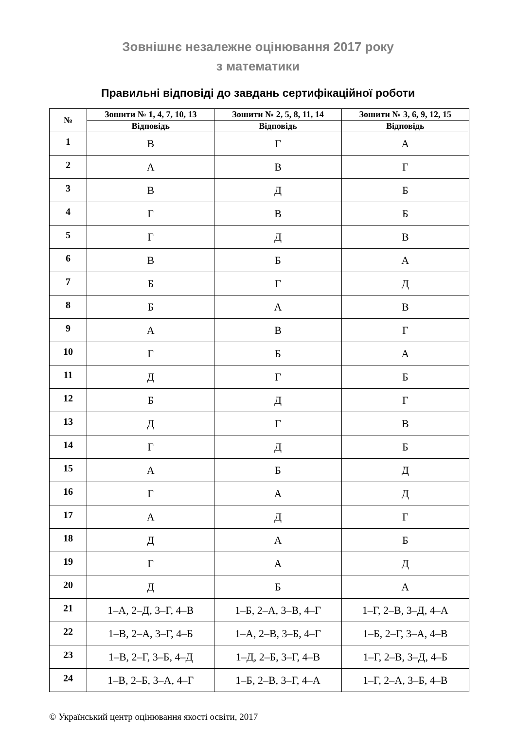Зовнішнє незалежне оцінювання 2017 року
з математики
Правильні відповіді до завдань сертифікаційної роботи
| № | Зошити № 1, 4, 7, 10, 13 | Зошити № 2, 5, 8, 11, 14 | Зошити № 3, 6, 9, 12, 15 |
| --- | --- | --- | --- |
| | Відповідь | Відповідь | Відповідь |
| 1 | В | Г | А |
| 2 | А | В | Г |
| 3 | В | Д | Б |
| 4 | Г | В | Б |
| 5 | Г | Д | В |
| 6 | В | Б | А |
| 7 | Б | Г | Д |
| 8 | Б | А | В |
| 9 | А | В | Г |
| 10 | Г | Б | А |
| 11 | Д | Г | Б |
| 12 | Б | Д | Г |
| 13 | Д | Г | В |
| 14 | Г | Д | Б |
| 15 | А | Б | Д |
| 16 | Г | А | Д |
| 17 | А | Д | Г |
| 18 | Д | А | Б |
| 19 | Г | А | Д |
| 20 | Д | Б | А |
| 21 | 1–А, 2–Д, 3–Г, 4–В | 1–Б, 2–А, 3–В, 4–Г | 1–Г, 2–В, 3–Д, 4–А |
| 22 | 1–В, 2–А, 3–Г, 4–Б | 1–А, 2–В, 3–Б, 4–Г | 1–Б, 2–Г, 3–А, 4–В |
| 23 | 1–В, 2–Г, 3–Б, 4–Д | 1–Д, 2–Б, 3–Г, 4–В | 1–Г, 2–В, 3–Д, 4–Б |
| 24 | 1–В, 2–Б, 3–А, 4–Г | 1–Б, 2–В, 3–Г, 4–А | 1–Г, 2–А, 3–Б, 4–В |
© Український центр оцінювання якості освіти, 2017